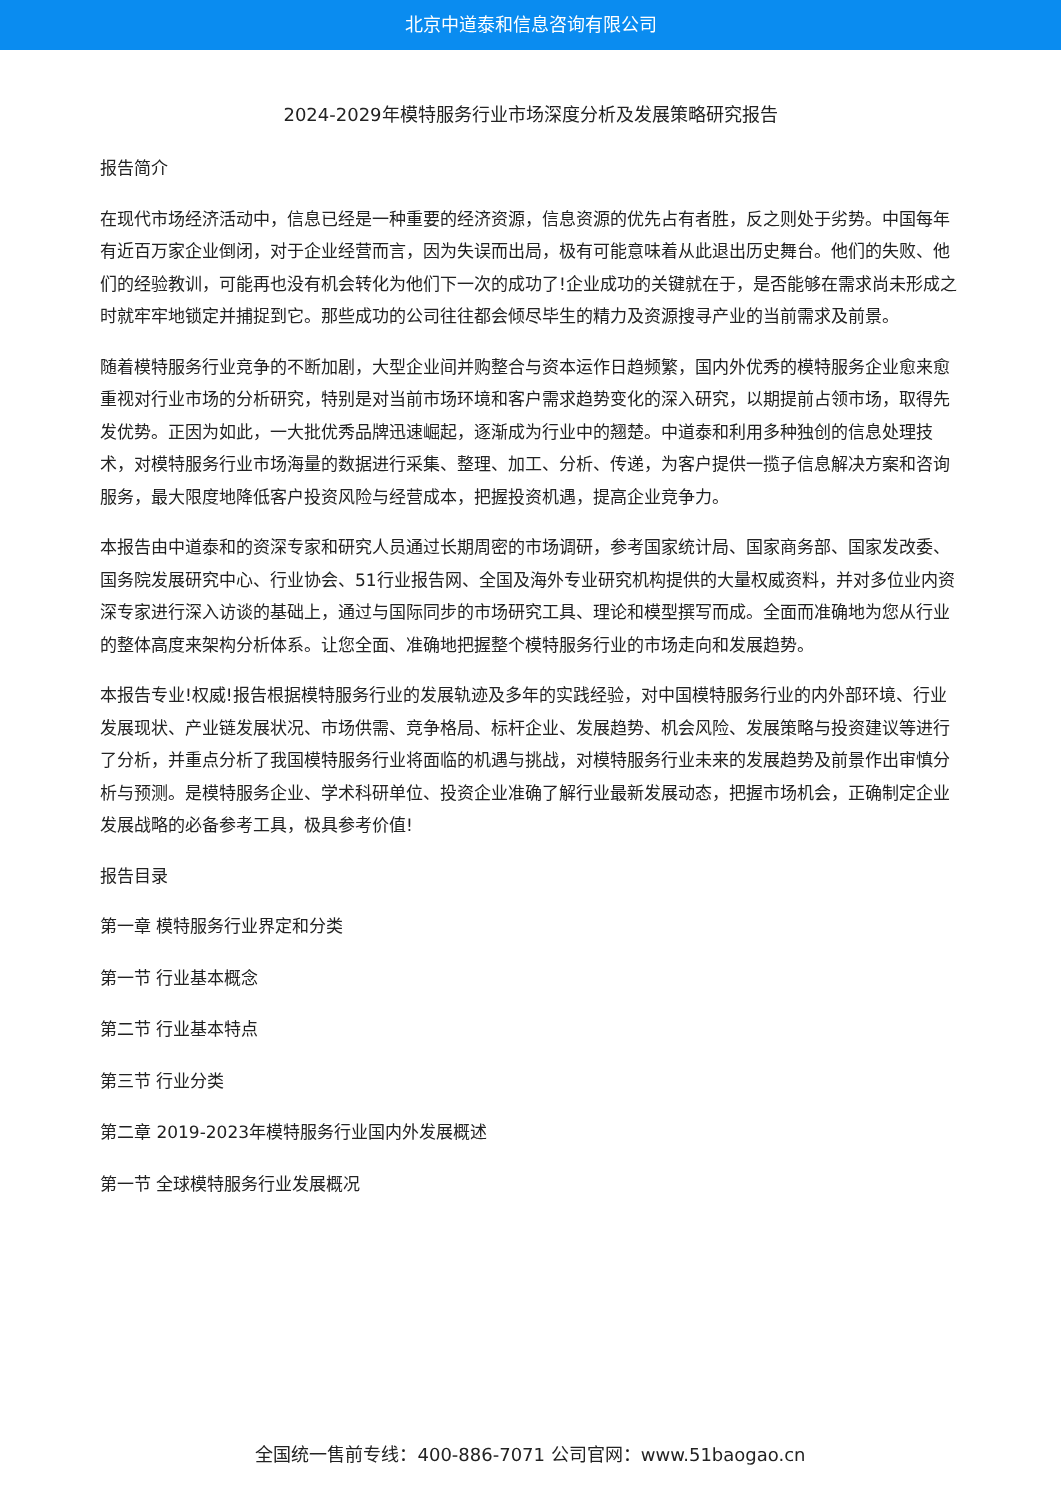北京中道泰和信息咨询有限公司
2024-2029年模特服务行业市场深度分析及发展策略研究报告
报告简介
在现代市场经济活动中，信息已经是一种重要的经济资源，信息资源的优先占有者胜，反之则处于劣势。中国每年有近百万家企业倒闭，对于企业经营而言，因为失误而出局，极有可能意味着从此退出历史舞台。他们的失败、他们的经验教训，可能再也没有机会转化为他们下一次的成功了!企业成功的关键就在于，是否能够在需求尚未形成之时就牢牢地锁定并捕捉到它。那些成功的公司往往都会倾尽毕生的精力及资源搜寻产业的当前需求及前景。
随着模特服务行业竞争的不断加剧，大型企业间并购整合与资本运作日趋频繁，国内外优秀的模特服务企业愈来愈重视对行业市场的分析研究，特别是对当前市场环境和客户需求趋势变化的深入研究，以期提前占领市场，取得先发优势。正因为如此，一大批优秀品牌迅速崛起，逐渐成为行业中的翘楚。中道泰和利用多种独创的信息处理技术，对模特服务行业市场海量的数据进行采集、整理、加工、分析、传递，为客户提供一揽子信息解决方案和咨询服务，最大限度地降低客户投资风险与经营成本，把握投资机遇，提高企业竞争力。
本报告由中道泰和的资深专家和研究人员通过长期周密的市场调研，参考国家统计局、国家商务部、国家发改委、国务院发展研究中心、行业协会、51行业报告网、全国及海外专业研究机构提供的大量权威资料，并对多位业内资深专家进行深入访谈的基础上，通过与国际同步的市场研究工具、理论和模型撰写而成。全面而准确地为您从行业的整体高度来架构分析体系。让您全面、准确地把握整个模特服务行业的市场走向和发展趋势。
本报告专业!权威!报告根据模特服务行业的发展轨迹及多年的实践经验，对中国模特服务行业的内外部环境、行业发展现状、产业链发展状况、市场供需、竞争格局、标杆企业、发展趋势、机会风险、发展策略与投资建议等进行了分析，并重点分析了我国模特服务行业将面临的机遇与挑战，对模特服务行业未来的发展趋势及前景作出审慎分析与预测。是模特服务企业、学术科研单位、投资企业准确了解行业最新发展动态，把握市场机会，正确制定企业发展战略的必备参考工具，极具参考价值!
报告目录
第一章 模特服务行业界定和分类
第一节 行业基本概念
第二节 行业基本特点
第三节 行业分类
第二章 2019-2023年模特服务行业国内外发展概述
第一节 全球模特服务行业发展概况
全国统一售前专线：400-886-7071 公司官网：www.51baogao.cn